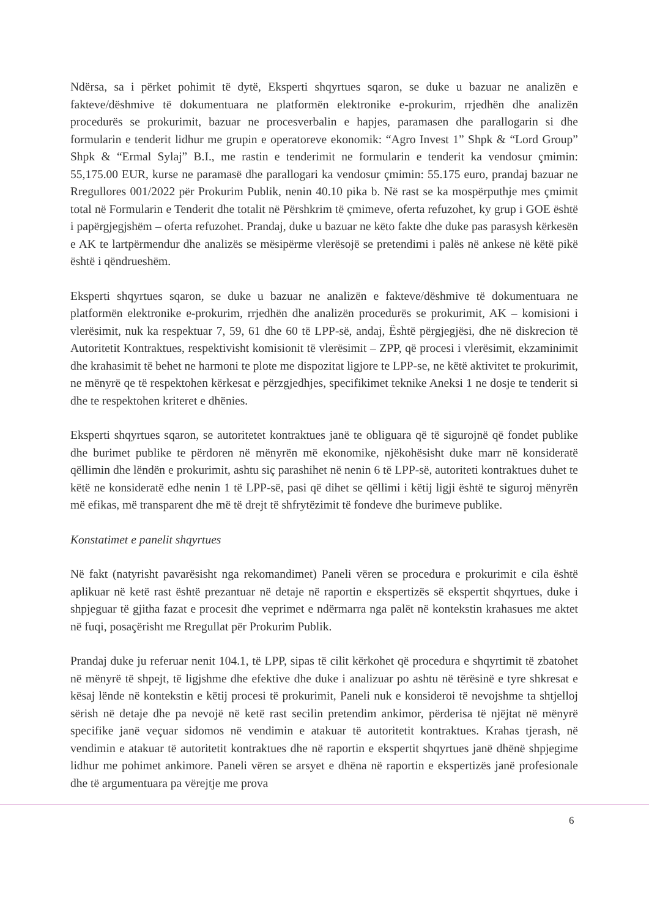Ndërsa, sa i përket pohimit të dytë, Eksperti shqyrtues sqaron, se duke u bazuar ne analizën e fakteve/dëshmive të dokumentuara ne platformën elektronike e-prokurim, rrjedhën dhe analizën procedurës se prokurimit, bazuar ne procesverbalin e hapjes, paramasen dhe parallogarin si dhe formularin e tenderit lidhur me grupin e operatoreve ekonomik: “Agro Invest 1” Shpk & “Lord Group” Shpk & “Ermal Sylaj” B.I., me rastin e tenderimit ne formularin e tenderit ka vendosur çmimin: 55,175.00 EUR, kurse ne paramasë dhe parallogari ka vendosur çmimin: 55.175 euro, prandaj bazuar ne Rregullores 001/2022 për Prokurim Publik, nenin 40.10 pika b. Në rast se ka mospërputhje mes çmimit total në Formularin e Tenderit dhe totalit në Përshkrim të çmimeve, oferta refuzohet, ky grup i GOE është i papërgjegjshëm – oferta refuzohet. Prandaj, duke u bazuar ne këto fakte dhe duke pas parasysh kërkesën e AK te lartpërmendur dhe analizës se mësipërme vlerësojë se pretendimi i palës në ankese në këtë pikë është i qëndrueshëm.
Eksperti shqyrtues sqaron, se duke u bazuar ne analizën e fakteve/dëshmive të dokumentuara ne platformën elektronike e-prokurim, rrjedhën dhe analizën procedurës se prokurimit, AK – komisioni i vlerësimit, nuk ka respektuar 7, 59, 61 dhe 60 të LPP-së, andaj, Është përgjegjësi, dhe në diskrecion të Autoritetit Kontraktues, respektivisht komisionit të vlerësimit – ZPP, që procesi i vlerësimit, ekzaminimit dhe krahasimit të behet ne harmoni te plote me dispozitat ligjore te LPP-se, ne këtë aktivitet te prokurimit, ne mënyrë qe të respektohen kërkesat e përzgjedhjes, specifikimet teknike Aneksi 1 ne dosje te tenderit si dhe te respektohen kriteret e dhënies.
Eksperti shqyrtues sqaron, se autoritetet kontraktues janë te obliguara që të sigurojnë që fondet publike dhe burimet publike te përdoren në mënyrën më ekonomike, njëkohësisht duke marr në konsideratë qëllimin dhe lëndën e prokurimit, ashtu siç parashihet në nenin 6 të LPP-së, autoriteti kontraktues duhet te këtë ne konsideratë edhe nenin 1 të LPP-së, pasi që dihet se qëllimi i këtij ligji është te siguroj mënyrën më efikas, më transparent dhe më të drejt të shfrytëzimit të fondeve dhe burimeve publike.
Konstatimet e panelit shqyrtues
Në fakt (natyrisht pavarësisht nga rekomandimet) Paneli vëren se procedura e prokurimit e cila është aplikuar në ketë rast është prezantuar në detaje në raportin e ekspertizës së ekspertit shqyrtues, duke i shpjeguar të gjitha fazat e procesit dhe veprimet e ndërmarra nga palët në kontekstin krahasues me aktet në fuqi, posaçërisht me Rregullat për Prokurim Publik.
Prandaj duke ju referuar nenit 104.1, të LPP, sipas të cilit kërkohet që procedura e shqyrtimit të zbatohet në mënyrë të shpejt, të ligjshme dhe efektive dhe duke i analizuar po ashtu në tërësinë e tyre shkresat e kësaj lënde në kontekstin e këtij procesi të prokurimit, Paneli nuk e konsideroi të nevojshme ta shtjelloj sërish në detaje dhe pa nevojë në ketë rast secilin pretendim ankimor, përderisa të njëjtat në mënyrë specifike janë veçuar sidomos në vendimin e atakuar të autoritetit kontraktues. Krahas tjerash, në vendimin e atakuar të autoritetit kontraktues dhe në raportin e ekspertit shqyrtues janë dhënë shpjegime lidhur me pohimet ankimore. Paneli vëren se arsyet e dhëna në raportin e ekspertizës janë profesionale dhe të argumentuara pa vërejtje me prova
6